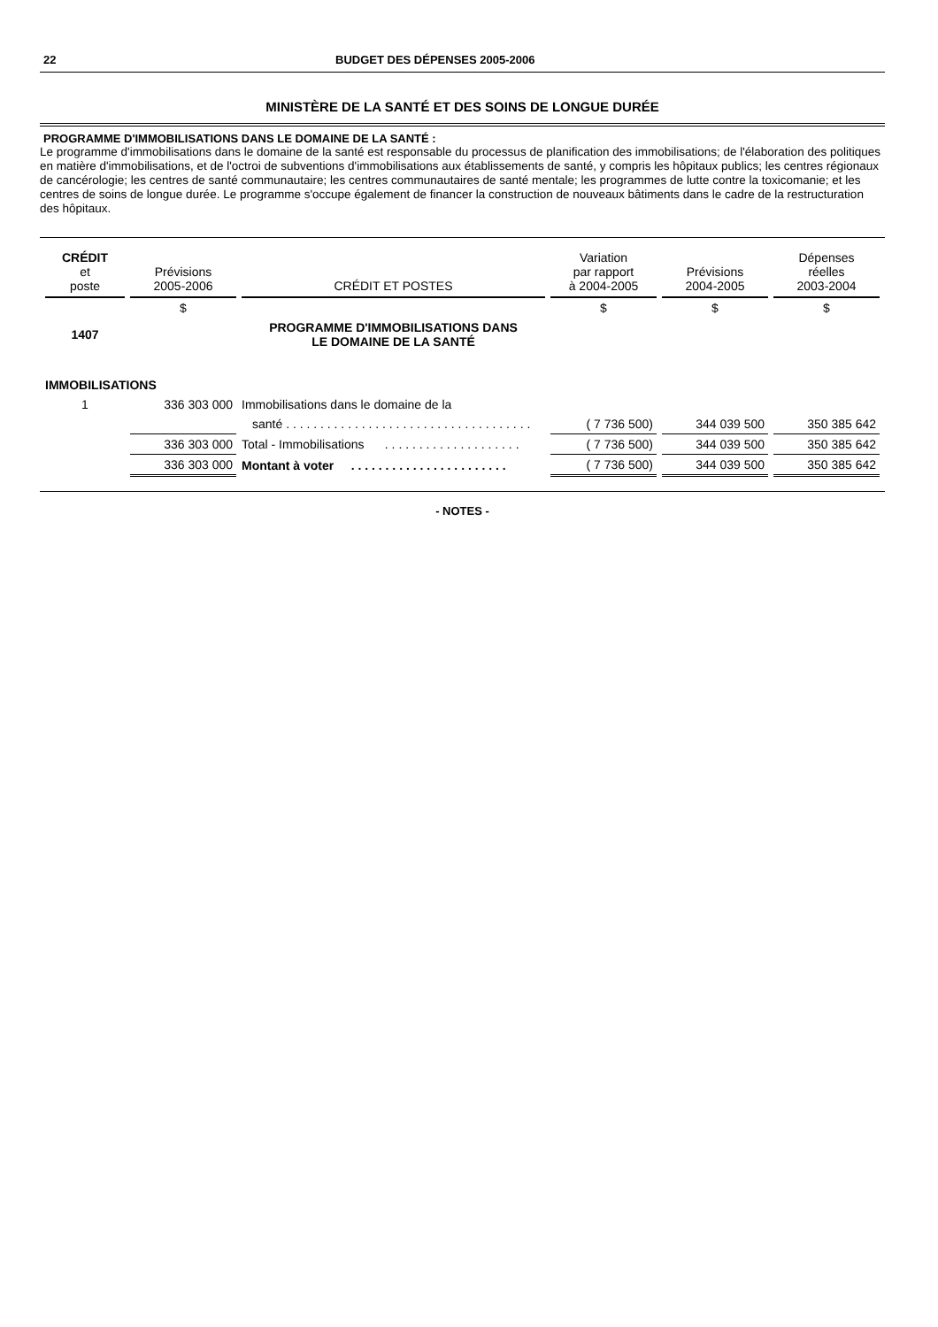22 BUDGET DES DÉPENSES 2005-2006
MINISTÈRE DE LA SANTÉ ET DES SOINS DE LONGUE DURÉE
PROGRAMME D'IMMOBILISATIONS DANS LE DOMAINE DE LA SANTÉ :
Le programme d'immobilisations dans le domaine de la santé est responsable du processus de planification des immobilisations; de l'élaboration des politiques en matière d'immobilisations, et de l'octroi de subventions d'immobilisations aux établissements de santé, y compris les hôpitaux publics; les centres régionaux de cancérologie; les centres de santé communautaire; les centres communautaires de santé mentale; les programmes de lutte contre la toxicomanie; et les centres de soins de longue durée. Le programme s'occupe également de financer la construction de nouveaux bâtiments dans le cadre de la restructuration des hôpitaux.
| CRÉDIT et poste | Prévisions 2005-2006 | CRÉDIT ET POSTES | Variation par rapport à 2004-2005 | Prévisions 2004-2005 | Dépenses réelles 2003-2004 |
| --- | --- | --- | --- | --- | --- |
| | $ | | $ | $ | $ |
| 1407 | | PROGRAMME D'IMMOBILISATIONS DANS LE DOMAINE DE LA SANTÉ | | | |
| IMMOBILISATIONS | | | | | |
| 1 | 336 303 000 | Immobilisations dans le domaine de la | | | |
| | | santé . . . . . . . . . . . . . . . . . . . . . . . . . . . . . . . . . . . . | ( 7 736 500) | 344 039 500 | 350 385 642 |
| | 336 303 000 | Total - Immobilisations . . . . . . . . . . . . . . . . . . . . | ( 7 736 500) | 344 039 500 | 350 385 642 |
| | 336 303 000 | Montant à voter . . . . . . . . . . . . . . . . . . . . . . . | ( 7 736 500) | 344 039 500 | 350 385 642 |
- NOTES -